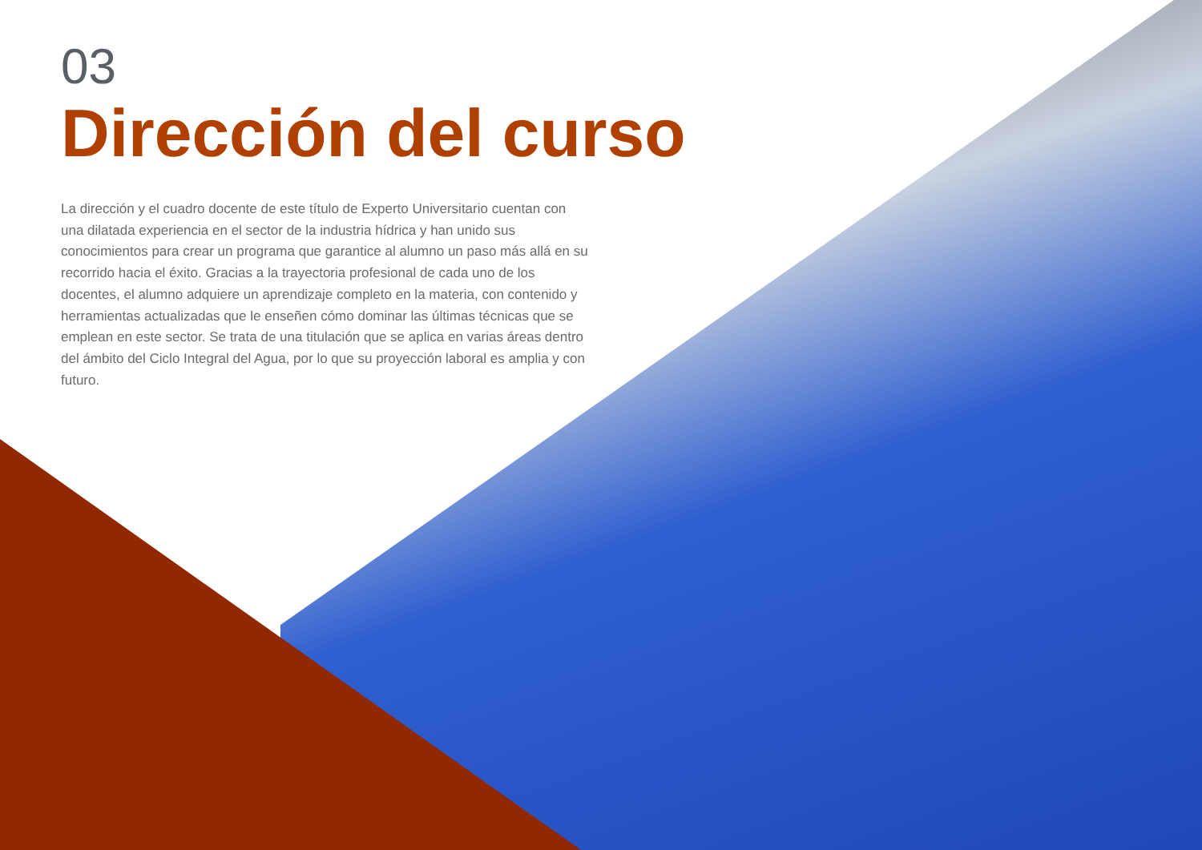03
Dirección del curso
La dirección y el cuadro docente de este título de Experto Universitario cuentan con una dilatada experiencia en el sector de la industria hídrica y han unido sus conocimientos para crear un programa que garantice al alumno un paso más allá en su recorrido hacia el éxito. Gracias a la trayectoria profesional de cada uno de los docentes, el alumno adquiere un aprendizaje completo en la materia, con contenido y herramientas actualizadas que le enseñen cómo dominar las últimas técnicas que se emplean en este sector. Se trata de una titulación que se aplica en varias áreas dentro del ámbito del Ciclo Integral del Agua, por lo que su proyección laboral es amplia y con futuro.